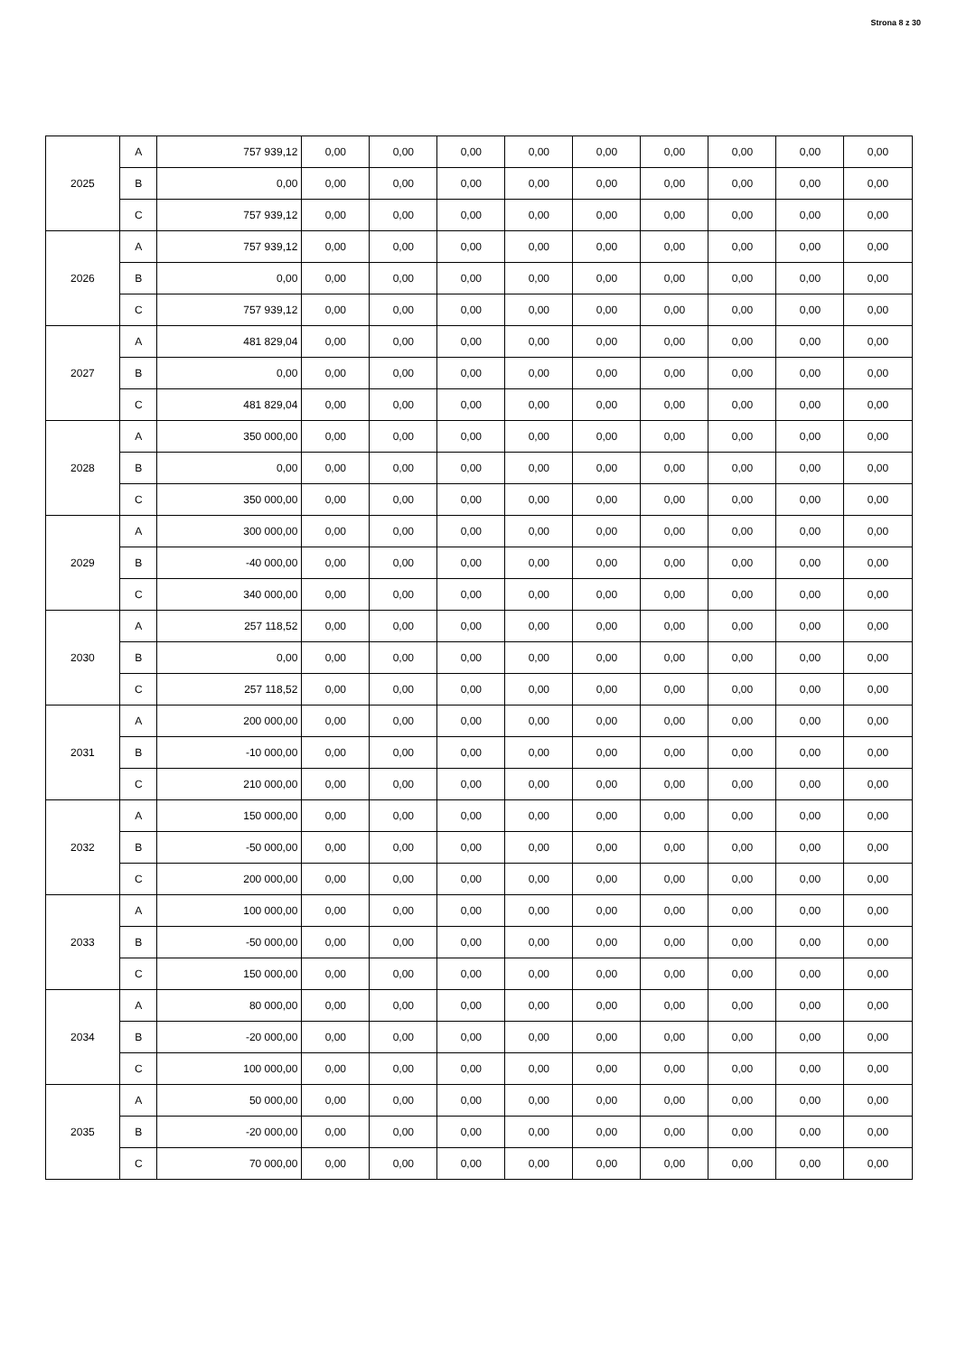Strona 8 z 30
| 2025 | A | 757 939,12 | 0,00 | 0,00 | 0,00 | 0,00 | 0,00 | 0,00 | 0,00 | 0,00 | 0,00 |
| | B | 0,00 | 0,00 | 0,00 | 0,00 | 0,00 | 0,00 | 0,00 | 0,00 | 0,00 | 0,00 |
| | C | 757 939,12 | 0,00 | 0,00 | 0,00 | 0,00 | 0,00 | 0,00 | 0,00 | 0,00 | 0,00 |
| 2026 | A | 757 939,12 | 0,00 | 0,00 | 0,00 | 0,00 | 0,00 | 0,00 | 0,00 | 0,00 | 0,00 |
| | B | 0,00 | 0,00 | 0,00 | 0,00 | 0,00 | 0,00 | 0,00 | 0,00 | 0,00 | 0,00 |
| | C | 757 939,12 | 0,00 | 0,00 | 0,00 | 0,00 | 0,00 | 0,00 | 0,00 | 0,00 | 0,00 |
| 2027 | A | 481 829,04 | 0,00 | 0,00 | 0,00 | 0,00 | 0,00 | 0,00 | 0,00 | 0,00 | 0,00 |
| | B | 0,00 | 0,00 | 0,00 | 0,00 | 0,00 | 0,00 | 0,00 | 0,00 | 0,00 | 0,00 |
| | C | 481 829,04 | 0,00 | 0,00 | 0,00 | 0,00 | 0,00 | 0,00 | 0,00 | 0,00 | 0,00 |
| 2028 | A | 350 000,00 | 0,00 | 0,00 | 0,00 | 0,00 | 0,00 | 0,00 | 0,00 | 0,00 | 0,00 |
| | B | 0,00 | 0,00 | 0,00 | 0,00 | 0,00 | 0,00 | 0,00 | 0,00 | 0,00 | 0,00 |
| | C | 350 000,00 | 0,00 | 0,00 | 0,00 | 0,00 | 0,00 | 0,00 | 0,00 | 0,00 | 0,00 |
| 2029 | A | 300 000,00 | 0,00 | 0,00 | 0,00 | 0,00 | 0,00 | 0,00 | 0,00 | 0,00 | 0,00 |
| | B | -40 000,00 | 0,00 | 0,00 | 0,00 | 0,00 | 0,00 | 0,00 | 0,00 | 0,00 | 0,00 |
| | C | 340 000,00 | 0,00 | 0,00 | 0,00 | 0,00 | 0,00 | 0,00 | 0,00 | 0,00 | 0,00 |
| 2030 | A | 257 118,52 | 0,00 | 0,00 | 0,00 | 0,00 | 0,00 | 0,00 | 0,00 | 0,00 | 0,00 |
| | B | 0,00 | 0,00 | 0,00 | 0,00 | 0,00 | 0,00 | 0,00 | 0,00 | 0,00 | 0,00 |
| | C | 257 118,52 | 0,00 | 0,00 | 0,00 | 0,00 | 0,00 | 0,00 | 0,00 | 0,00 | 0,00 |
| 2031 | A | 200 000,00 | 0,00 | 0,00 | 0,00 | 0,00 | 0,00 | 0,00 | 0,00 | 0,00 | 0,00 |
| | B | -10 000,00 | 0,00 | 0,00 | 0,00 | 0,00 | 0,00 | 0,00 | 0,00 | 0,00 | 0,00 |
| | C | 210 000,00 | 0,00 | 0,00 | 0,00 | 0,00 | 0,00 | 0,00 | 0,00 | 0,00 | 0,00 |
| 2032 | A | 150 000,00 | 0,00 | 0,00 | 0,00 | 0,00 | 0,00 | 0,00 | 0,00 | 0,00 | 0,00 |
| | B | -50 000,00 | 0,00 | 0,00 | 0,00 | 0,00 | 0,00 | 0,00 | 0,00 | 0,00 | 0,00 |
| | C | 200 000,00 | 0,00 | 0,00 | 0,00 | 0,00 | 0,00 | 0,00 | 0,00 | 0,00 | 0,00 |
| 2033 | A | 100 000,00 | 0,00 | 0,00 | 0,00 | 0,00 | 0,00 | 0,00 | 0,00 | 0,00 | 0,00 |
| | B | -50 000,00 | 0,00 | 0,00 | 0,00 | 0,00 | 0,00 | 0,00 | 0,00 | 0,00 | 0,00 |
| | C | 150 000,00 | 0,00 | 0,00 | 0,00 | 0,00 | 0,00 | 0,00 | 0,00 | 0,00 | 0,00 |
| 2034 | A | 80 000,00 | 0,00 | 0,00 | 0,00 | 0,00 | 0,00 | 0,00 | 0,00 | 0,00 | 0,00 |
| | B | -20 000,00 | 0,00 | 0,00 | 0,00 | 0,00 | 0,00 | 0,00 | 0,00 | 0,00 | 0,00 |
| | C | 100 000,00 | 0,00 | 0,00 | 0,00 | 0,00 | 0,00 | 0,00 | 0,00 | 0,00 | 0,00 |
| 2035 | A | 50 000,00 | 0,00 | 0,00 | 0,00 | 0,00 | 0,00 | 0,00 | 0,00 | 0,00 | 0,00 |
| | B | -20 000,00 | 0,00 | 0,00 | 0,00 | 0,00 | 0,00 | 0,00 | 0,00 | 0,00 | 0,00 |
| | C | 70 000,00 | 0,00 | 0,00 | 0,00 | 0,00 | 0,00 | 0,00 | 0,00 | 0,00 | 0,00 |